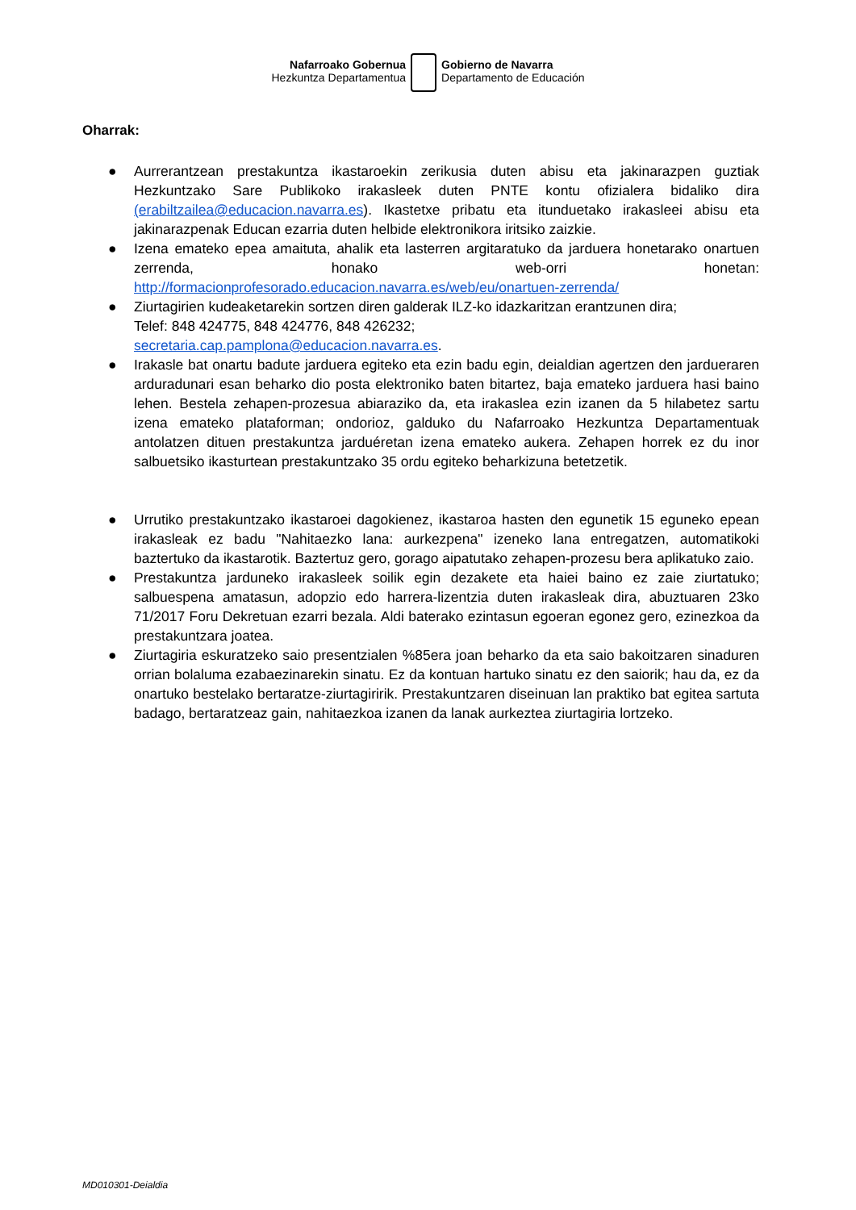Nafarroako Gobernua
Hezkuntza Departamentua
Gobierno de Navarra
Departamento de Educación
Oharrak:
● Aurrerantzean prestakuntza ikastaroekin zerikusia duten abisu eta jakinarazpen guztiak Hezkuntzako Sare Publikoko irakasleek duten PNTE kontu ofizialera bidaliko dira (erabiltzailea@educacion.navarra.es). Ikastetxe pribatu eta itunduetako irakasleei abisu eta jakinarazpenak Educan ezarria duten helbide elektronikora iritsiko zaizkie.
● Izena emateko epea amaituta, ahalik eta lasterren argitaratuko da jarduera honetarako onartuen zerrenda, honako web-orri honetan: http://formacionprofesorado.educacion.navarra.es/web/eu/onartuen-zerrenda/
● Ziurtagirien kudeaketarekin sortzen diren galderak ILZ-ko idazkaritzan erantzunen dira;
Telef: 848 424775, 848 424776, 848 426232;
secretaria.cap.pamplona@educacion.navarra.es.
● Irakasle bat onartu badute jarduera egiteko eta ezin badu egin, deialdian agertzen den jardueraren arduradunari esan beharko dio posta elektroniko baten bitartez, baja emateko jarduera hasi baino lehen. Bestela zehapen-prozesua abiaraziko da, eta irakaslea ezin izanen da 5 hilabetez sartu izena emateko plataforman; ondorioz, galduko du Nafarroako Hezkuntza Departamentuak antolatzen dituen prestakuntza jarduéretan izena emateko aukera. Zehapen horrek ez du inor salbuetsiko ikasturtean prestakuntzako 35 ordu egiteko beharkizuna betetzetik.
● Urrutiko prestakuntzako ikastaroei dagokienez, ikastaroa hasten den egunetik 15 eguneko epean irakasleak ez badu "Nahitaezko lana: aurkezpena" izeneko lana entregatzen, automatikoki baztertuko da ikastarotik. Baztertuz gero, gorago aipatutako zehapen-prozesu bera aplikatuko zaio.
● Prestakuntza jarduneko irakasleek soilik egin dezakete eta haiei baino ez zaie ziurtatuko; salbuespena amatasun, adopzio edo harrera-lizentzia duten irakasleak dira, abuztuaren 23ko 71/2017 Foru Dekretuan ezarri bezala. Aldi baterako ezintasun egoeran egonez gero, ezinezkoa da prestakuntzara joatea.
● Ziurtagiria eskuratzeko saio presentzialen %85era joan beharko da eta saio bakoitzaren sinaduren orrian bolaluma ezabaezinarekin sinatu. Ez da kontuan hartuko sinatu ez den saiorik; hau da, ez da onartuko bestelako bertaratze-ziurtagiririk. Prestakuntzaren diseinuan lan praktiko bat egitea sartuta badago, bertaratzeaz gain, nahitaezkoa izanen da lanak aurkeztea ziurtagiria lortzeko.
MD010301-Deialdia